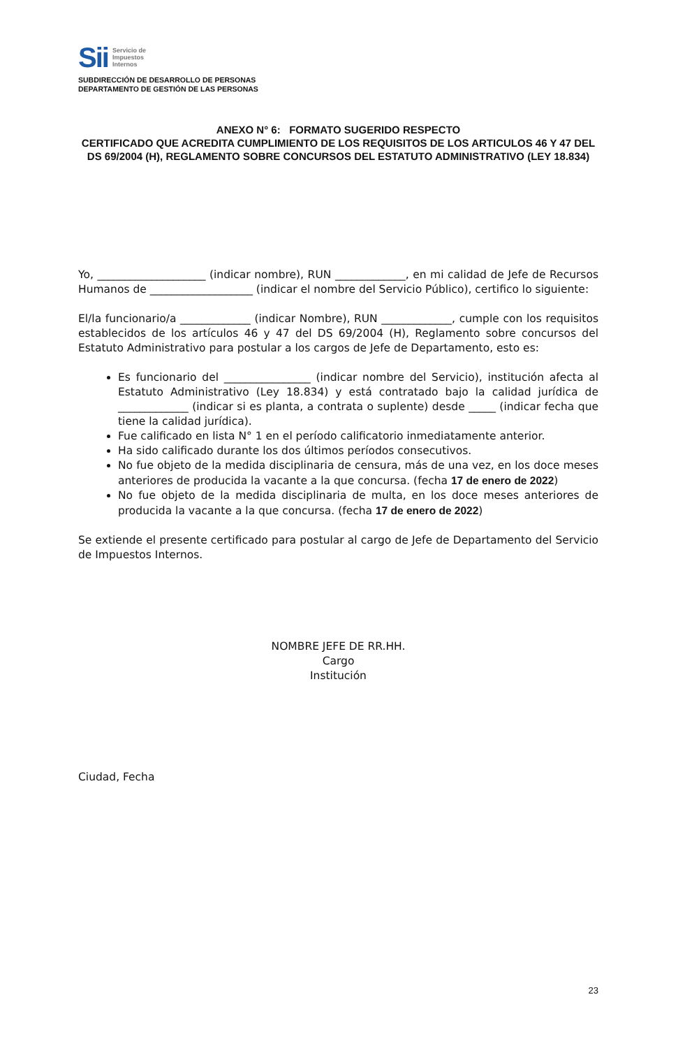Sii Servicio de
Impuestos
Internos
SUBDIRECCIÓN DE DESARROLLO DE PERSONAS
DEPARTAMENTO DE GESTIÓN DE LAS PERSONAS
ANEXO N° 6: FORMATO SUGERIDO RESPECTO
CERTIFICADO QUE ACREDITA CUMPLIMIENTO DE LOS REQUISITOS DE LOS ARTICULOS 46 Y 47 DEL DS 69/2004 (H), REGLAMENTO SOBRE CONCURSOS DEL ESTATUTO ADMINISTRATIVO (LEY 18.834)
Yo, ____________________ (indicar nombre), RUN _____________, en mi calidad de Jefe de Recursos Humanos de ___________________ (indicar el nombre del Servicio Público), certifico lo siguiente:
El/la funcionario/a _____________ (indicar Nombre), RUN _____________, cumple con los requisitos establecidos de los artículos 46 y 47 del DS 69/2004 (H), Reglamento sobre concursos del Estatuto Administrativo para postular a los cargos de Jefe de Departamento, esto es:
Es funcionario del ________________ (indicar nombre del Servicio), institución afecta al Estatuto Administrativo (Ley 18.834) y está contratado bajo la calidad jurídica de _____________ (indicar si es planta, a contrata o suplente) desde _____ (indicar fecha que tiene la calidad jurídica).
Fue calificado en lista N° 1 en el período calificatorio inmediatamente anterior.
Ha sido calificado durante los dos últimos períodos consecutivos.
No fue objeto de la medida disciplinaria de censura, más de una vez, en los doce meses anteriores de producida la vacante a la que concursa. (fecha 17 de enero de 2022)
No fue objeto de la medida disciplinaria de multa, en los doce meses anteriores de producida la vacante a la que concursa. (fecha 17 de enero de 2022)
Se extiende el presente certificado para postular al cargo de Jefe de Departamento del Servicio de Impuestos Internos.
NOMBRE JEFE DE RR.HH.
Cargo
Institución
Ciudad, Fecha
23